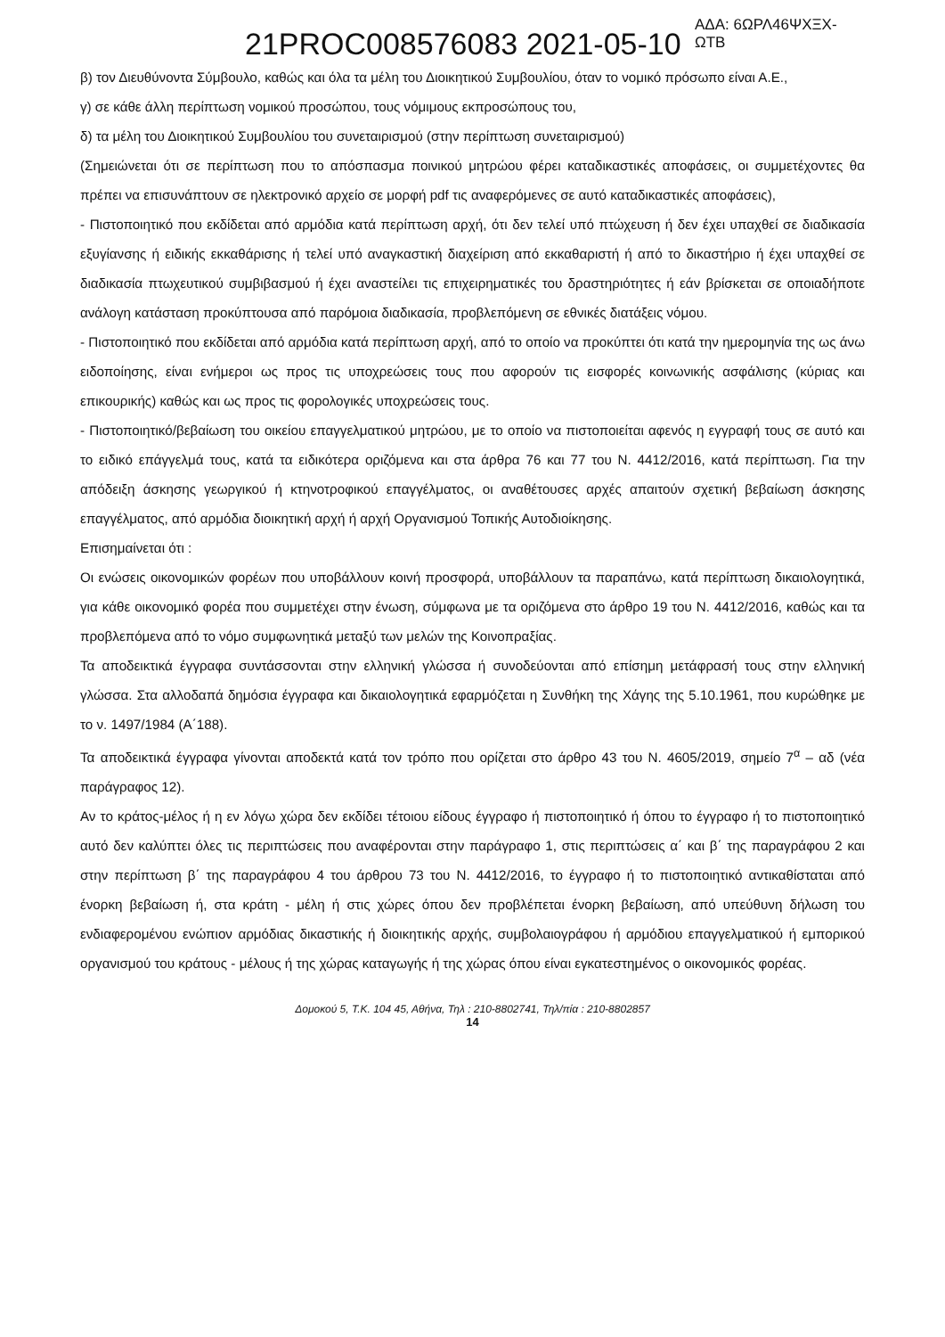21PROC008576083 2021-05-10
ΑΔΑ: 6ΩΡΛ46ΨΧΞΧ-ΩΤΒ
β) τον Διευθύνοντα Σύμβουλο, καθώς και όλα τα μέλη του Διοικητικού Συμβουλίου, όταν το νομικό πρόσωπο είναι Α.Ε.,
γ) σε κάθε άλλη περίπτωση νομικού προσώπου, τους νόμιμους εκπροσώπους του,
δ) τα μέλη του Διοικητικού Συμβουλίου του συνεταιρισμού (στην περίπτωση συνεταιρισμού)
(Σημειώνεται ότι σε περίπτωση που το απόσπασμα ποινικού μητρώου φέρει καταδικαστικές αποφάσεις, οι συμμετέχοντες θα πρέπει να επισυνάπτουν σε ηλεκτρονικό αρχείο σε μορφή pdf τις αναφερόμενες σε αυτό καταδικαστικές αποφάσεις),
- Πιστοποιητικό που εκδίδεται από αρμόδια κατά περίπτωση αρχή, ότι δεν τελεί υπό πτώχευση ή δεν έχει υπαχθεί σε διαδικασία εξυγίανσης ή ειδικής εκκαθάρισης ή τελεί υπό αναγκαστική διαχείριση από εκκαθαριστή ή από το δικαστήριο ή έχει υπαχθεί σε διαδικασία πτωχευτικού συμβιβασμού ή έχει αναστείλει τις επιχειρηματικές του δραστηριότητες ή εάν βρίσκεται σε οποιαδήποτε ανάλογη κατάσταση προκύπτουσα από παρόμοια διαδικασία, προβλεπόμενη σε εθνικές διατάξεις νόμου.
- Πιστοποιητικό που εκδίδεται από αρμόδια κατά περίπτωση αρχή, από το οποίο να προκύπτει ότι κατά την ημερομηνία της ως άνω ειδοποίησης, είναι ενήμεροι ως προς τις υποχρεώσεις τους που αφορούν τις εισφορές κοινωνικής ασφάλισης (κύριας και επικουρικής) καθώς και ως προς τις φορολογικές υποχρεώσεις τους.
- Πιστοποιητικό/βεβαίωση του οικείου επαγγελματικού μητρώου, με το οποίο να πιστοποιείται αφενός η εγγραφή τους σε αυτό και το ειδικό επάγγελμά τους, κατά τα ειδικότερα οριζόμενα και στα άρθρα 76 και 77 του Ν. 4412/2016, κατά περίπτωση. Για την απόδειξη άσκησης γεωργικού ή κτηνοτροφικού επαγγέλματος, οι αναθέτουσες αρχές απαιτούν σχετική βεβαίωση άσκησης επαγγέλματος, από αρμόδια διοικητική αρχή ή αρχή Οργανισμού Τοπικής Αυτοδιοίκησης.
Επισημαίνεται ότι :
Οι ενώσεις οικονομικών φορέων που υποβάλλουν κοινή προσφορά, υποβάλλουν τα παραπάνω, κατά περίπτωση δικαιολογητικά, για κάθε οικονομικό φορέα που συμμετέχει στην ένωση, σύμφωνα με τα οριζόμενα στο άρθρο 19 του Ν. 4412/2016, καθώς και τα προβλεπόμενα από το νόμο συμφωνητικά μεταξύ των μελών της Κοινοπραξίας.
Τα αποδεικτικά έγγραφα συντάσσονται στην ελληνική γλώσσα ή συνοδεύονται από επίσημη μετάφρασή τους στην ελληνική γλώσσα. Στα αλλοδαπά δημόσια έγγραφα και δικαιολογητικά εφαρμόζεται η Συνθήκη της Χάγης της 5.10.1961, που κυρώθηκε με το ν. 1497/1984 (Α΄188).
Τα αποδεικτικά έγγραφα γίνονται αποδεκτά κατά τον τρόπο που ορίζεται στο άρθρο 43 του Ν. 4605/2019, σημείο 7<sup>α</sup> – αδ (νέα παράγραφος 12).
Αν το κράτος-μέλος ή η εν λόγω χώρα δεν εκδίδει τέτοιου είδους έγγραφο ή πιστοποιητικό ή όπου το έγγραφο ή το πιστοποιητικό αυτό δεν καλύπτει όλες τις περιπτώσεις που αναφέρονται στην παράγραφο 1, στις περιπτώσεις α΄ και β΄ της παραγράφου 2 και στην περίπτωση β΄ της παραγράφου 4 του άρθρου 73 του Ν. 4412/2016, το έγγραφο ή το πιστοποιητικό αντικαθίσταται από ένορκη βεβαίωση ή, στα κράτη - μέλη ή στις χώρες όπου δεν προβλέπεται ένορκη βεβαίωση, από υπεύθυνη δήλωση του ενδιαφερομένου ενώπιον αρμόδιας δικαστικής ή διοικητικής αρχής, συμβολαιογράφου ή αρμόδιου επαγγελματικού ή εμπορικού οργανισμού του κράτους - μέλους ή της χώρας καταγωγής ή της χώρας όπου είναι εγκατεστημένος ο οικονομικός φορέας.
Δομοκού 5, Τ.Κ. 104 45, Αθήνα, Τηλ : 210-8802741, Τηλ/πία : 210-8802857
14